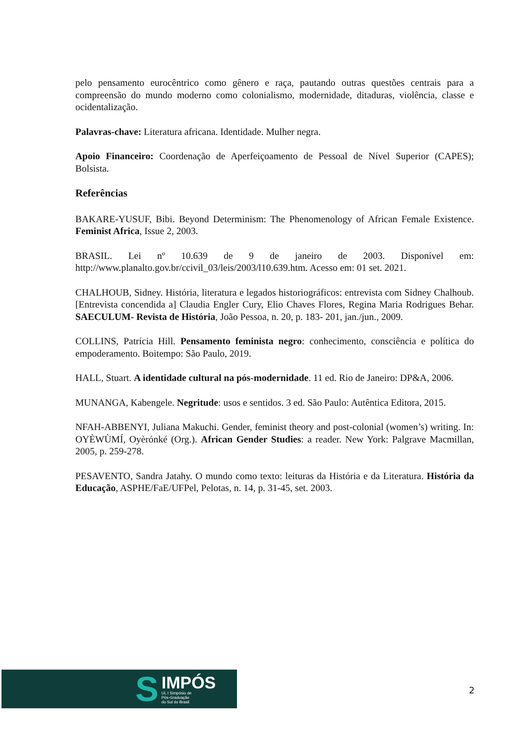pelo pensamento eurocêntrico como gênero e raça, pautando outras questões centrais para a compreensão do mundo moderno como colonialismo, modernidade, ditaduras, violência, classe e ocidentalização.
Palavras-chave: Literatura africana. Identidade. Mulher negra.
Apoio Financeiro: Coordenação de Aperfeiçoamento de Pessoal de Nível Superior (CAPES); Bolsista.
Referências
BAKARE-YUSUF, Bibi. Beyond Determinism: The Phenomenology of African Female Existence. Feminist Africa, Issue 2, 2003.
BRASIL. Lei nº 10.639 de 9 de janeiro de 2003. Disponível em: http://www.planalto.gov.br/ccivil_03/leis/2003/l10.639.htm. Acesso em: 01 set. 2021.
CHALHOUB, Sidney. História, literatura e legados historiográficos: entrevista com Sidney Chalhoub. [Entrevista concendida a] Claudia Engler Cury, Elio Chaves Flores, Regina Maria Rodrigues Behar. SAECULUM- Revista de História, João Pessoa, n. 20, p. 183- 201, jan./jun., 2009.
COLLINS, Patrícia Hill. Pensamento feminista negro: conhecimento, consciência e política do empoderamento. Boitempo: São Paulo, 2019.
HALL, Stuart. A identidade cultural na pós-modernidade. 11 ed. Rio de Janeiro: DP&A, 2006.
MUNANGA, Kabengele. Negritude: usos e sentidos. 3 ed. São Paulo: Autêntica Editora, 2015.
NFAH-ABBENYI, Juliana Makuchi. Gender, feminist theory and post-colonial (women’s) writing. In: OYÈWÙMÍ, Oyèrónké (Org.). African Gender Studies: a reader. New York: Palgrave Macmillan, 2005, p. 259-278.
PESAVENTO, Sandra Jatahy. O mundo como texto: leituras da História e da Literatura. História da Educação, ASPHE/FaE/UFPel, Pelotas, n. 14, p. 31-45, set. 2003.
S
IMPÓS
UL I Simpósio de
Pós-Graduação
do Sul do Brasil
2